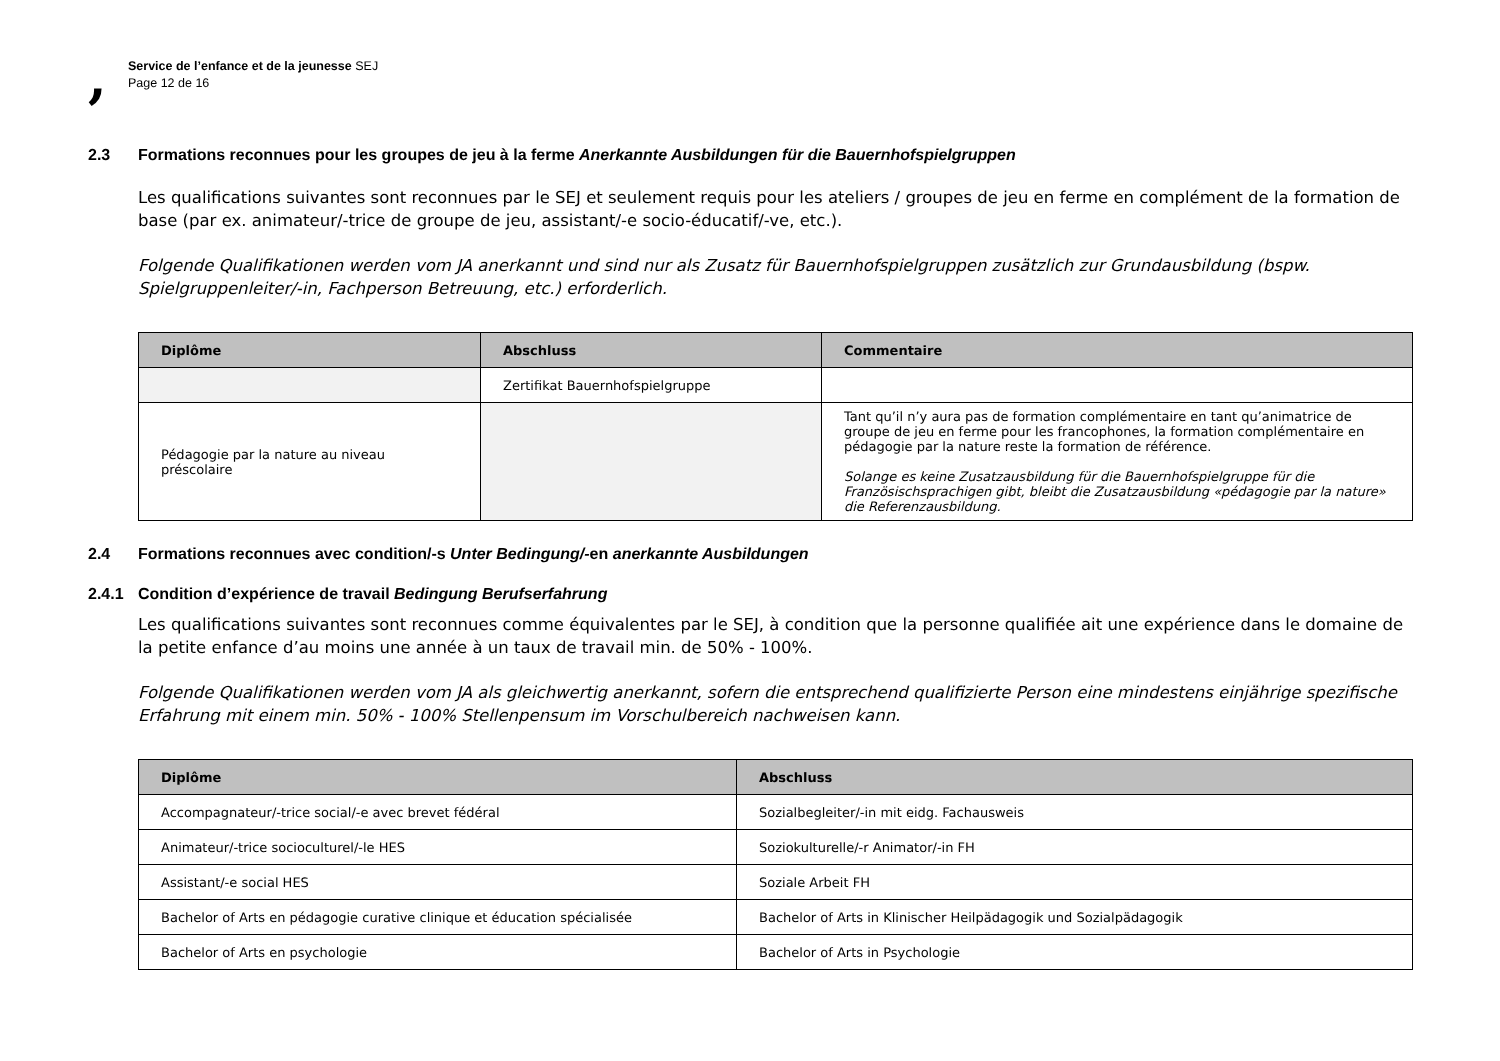,
Service de l’enfance et de la jeunesse SEJ
Page 12 de 16
2.3 Formations reconnues pour les groupes de jeu à la ferme Anerkannte Ausbildungen für die Bauernhofspielgruppen
Les qualifications suivantes sont reconnues par le SEJ et seulement requis pour les ateliers / groupes de jeu en ferme en complément de la formation de base (par ex. animateur/-trice de groupe de jeu, assistant/-e socio-éducatif/-ve, etc.).
Folgende Qualifikationen werden vom JA anerkannt und sind nur als Zusatz für Bauernhofspielgruppen zusätzlich zur Grundausbildung (bspw. Spielgruppenleiter/-in, Fachperson Betreuung, etc.) erforderlich.
| Diplôme | Abschluss | Commentaire |
| --- | --- | --- |
| | Zertifikat Bauernhofspielgruppe | |
| Pédagogie par la nature au niveau préscolaire | | Tant qu’il n’y aura pas de formation complémentaire en tant qu’animatrice de groupe de jeu en ferme pour les francophones, la formation complémentaire en pédagogie par la nature reste la formation de référence. Solange es keine Zusatzausbildung für die Bauernhofspielgruppe für die Französischsprachigen gibt, bleibt die Zusatzausbildung «pédagogie par la nature» die Referenzausbildung. |
2.4 Formations reconnues avec condition/-s Unter Bedingung/-en anerkannte Ausbildungen
2.4.1 Condition d’expérience de travail Bedingung Berufserfahrung
Les qualifications suivantes sont reconnues comme équivalentes par le SEJ, à condition que la personne qualifiée ait une expérience dans le domaine de la petite enfance d’au moins une année à un taux de travail min. de 50% - 100%.
Folgende Qualifikationen werden vom JA als gleichwertig anerkannt, sofern die entsprechend qualifizierte Person eine mindestens einjährige spezifische Erfahrung mit einem min. 50% - 100% Stellenpensum im Vorschulbereich nachweisen kann.
| Diplôme | Abschluss |
| --- | --- |
| Accompagnateur/-trice social/-e avec brevet fédéral | Sozialbegleiter/-in mit eidg. Fachausweis |
| Animateur/-trice socioculturel/-le HES | Soziokulturelle/-r Animator/-in FH |
| Assistant/-e social HES | Soziale Arbeit FH |
| Bachelor of Arts en pédagogie curative clinique et éducation spécialisée | Bachelor of Arts in Klinischer Heilpädagogik und Sozialpädagogik |
| Bachelor of Arts en psychologie | Bachelor of Arts in Psychologie |